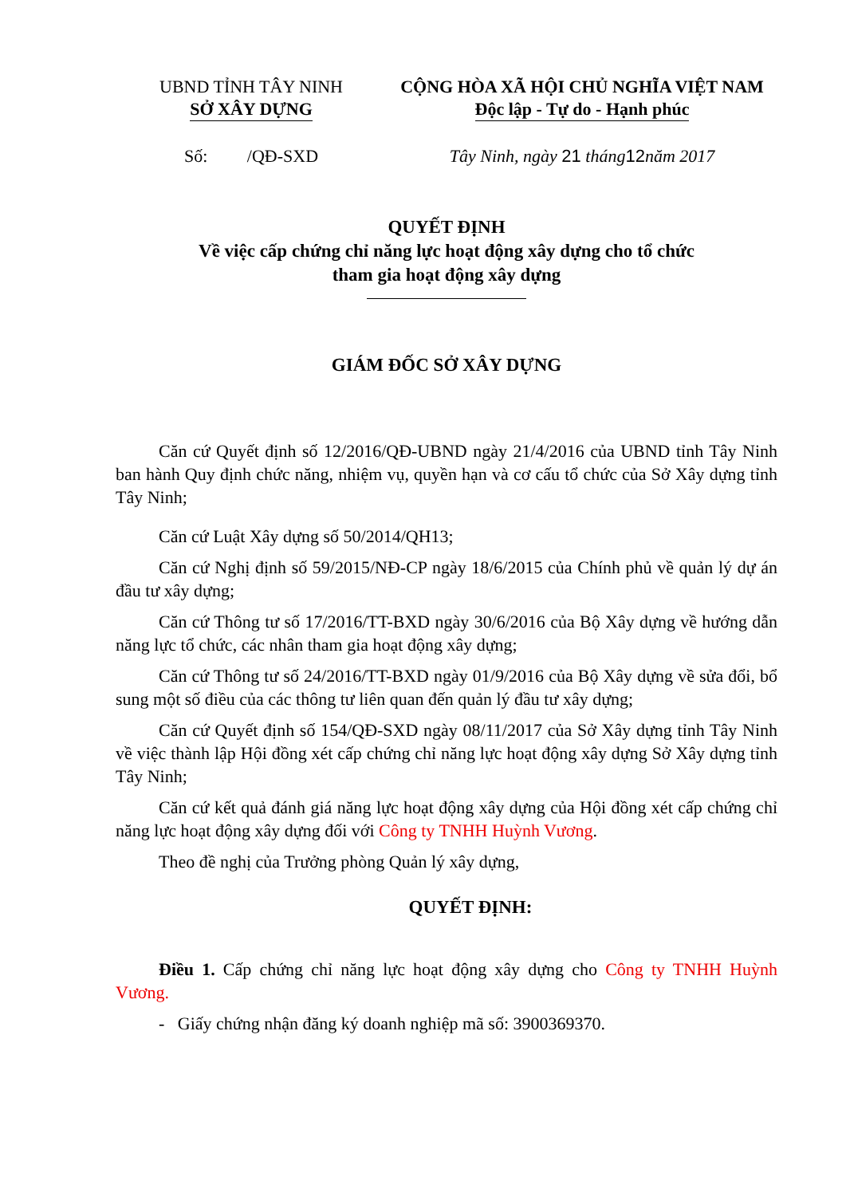UBND TỈNH TÂY NINH
SỞ XÂY DỰNG
Số: /QĐ-SXD
CỘNG HÒA XÃ HỘI CHỦ NGHĨA VIỆT NAM
Độc lập - Tự do - Hạnh phúc
Tây Ninh, ngày 21 tháng 12 năm 2017
QUYẾT ĐỊNH
Về việc cấp chứng chỉ năng lực hoạt động xây dựng cho tổ chức
tham gia hoạt động xây dựng
GIÁM ĐỐC SỞ XÂY DỰNG
Căn cứ Quyết định số 12/2016/QĐ-UBND ngày 21/4/2016 của UBND tỉnh Tây Ninh ban hành Quy định chức năng, nhiệm vụ, quyền hạn và cơ cấu tổ chức của Sở Xây dựng tỉnh Tây Ninh;
Căn cứ Luật Xây dựng số 50/2014/QH13;
Căn cứ Nghị định số 59/2015/NĐ-CP ngày 18/6/2015 của Chính phủ về quản lý dự án đầu tư xây dựng;
Căn cứ Thông tư số 17/2016/TT-BXD ngày 30/6/2016 của Bộ Xây dựng về hướng dẫn năng lực tổ chức, các nhân tham gia hoạt động xây dựng;
Căn cứ Thông tư số 24/2016/TT-BXD ngày 01/9/2016 của Bộ Xây dựng về sửa đổi, bổ sung một số điều của các thông tư liên quan đến quản lý đầu tư xây dựng;
Căn cứ Quyết định số 154/QĐ-SXD ngày 08/11/2017 của Sở Xây dựng tỉnh Tây Ninh về việc thành lập Hội đồng xét cấp chứng chỉ năng lực hoạt động xây dựng Sở Xây dựng tỉnh Tây Ninh;
Căn cứ kết quả đánh giá năng lực hoạt động xây dựng của Hội đồng xét cấp chứng chỉ năng lực hoạt động xây dựng đối với Công ty TNHH Huỳnh Vương.
Theo đề nghị của Trưởng phòng Quản lý xây dựng,
QUYẾT ĐỊNH:
Điều 1. Cấp chứng chỉ năng lực hoạt động xây dựng cho Công ty TNHH Huỳnh Vương.
- Giấy chứng nhận đăng ký doanh nghiệp mã số: 3900369370.